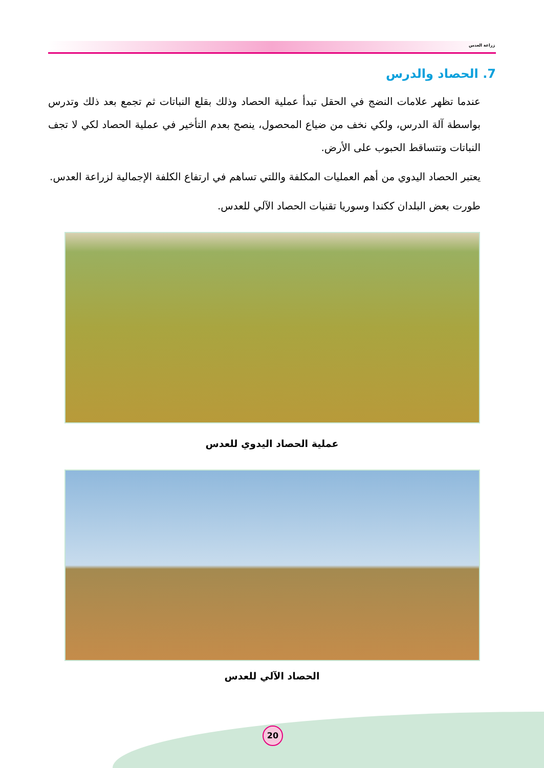زراعة العدس
7. الحصاد والدرس
عندما تظهر علامات النضج في الحقل تبدأ عملية الحصاد وذلك بقلع النباتات ثم تجمع بعد ذلك وتدرس بواسطة آلة الدرس، ولكي نخف من ضياع المحصول، ينصح بعدم التأخير في عملية الحصاد لكي لا تجف النباتات وتتساقط الحبوب على الأرض.
يعتبر الحصاد اليدوي من أهم العمليات المكلفة واللتي تساهم في ارتفاع الكلفة الإجمالية لزراعة العدس.
طورت بعض البلدان ككندا وسوريا تقنيات الحصاد الآلي للعدس.
عملية الحصاد اليدوي للعدس
الحصاد الآلي للعدس
20